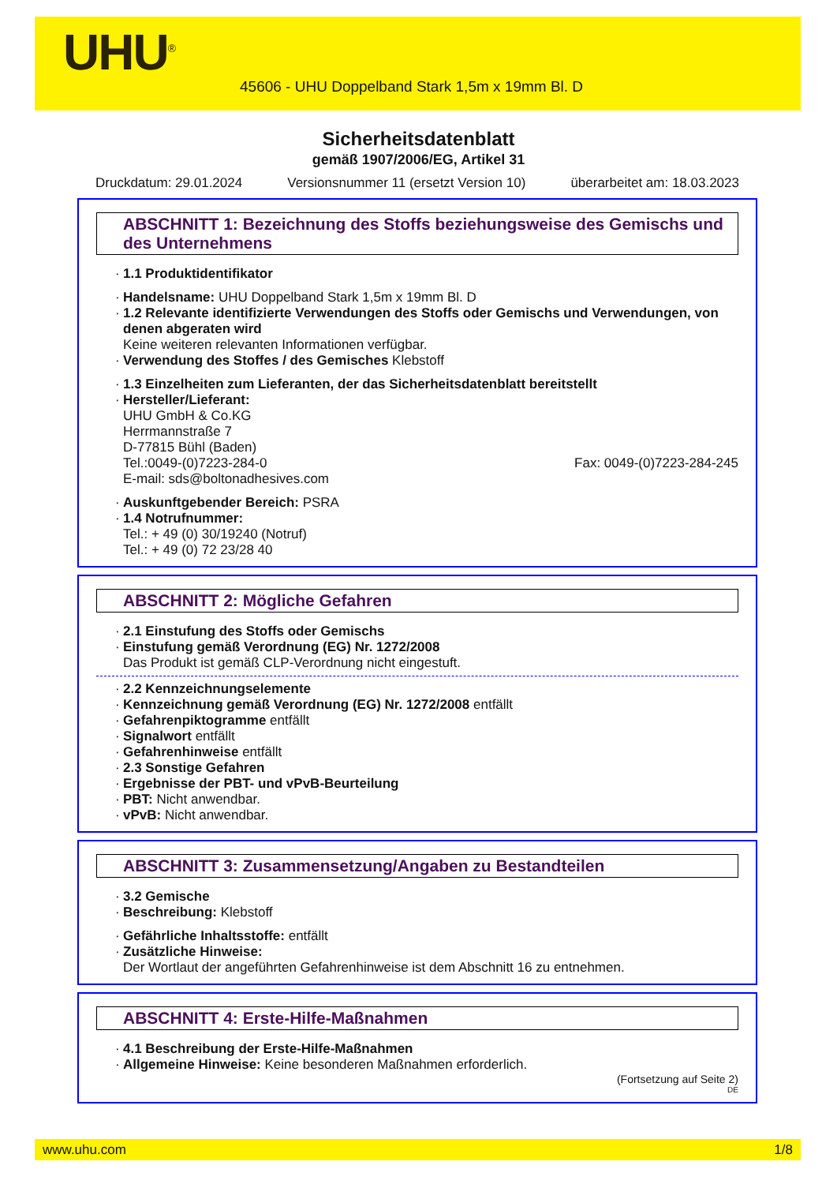UHU<sup>®</sup>
45606 - UHU Doppelband Stark 1,5m x 19mm Bl. D
Sicherheitsdatenblatt
gemäß 1907/2006/EG, Artikel 31
Druckdatum: 29.01.2024 Versionsnummer 11 (ersetzt Version 10) überarbeitet am: 18.03.2023
ABSCHNITT 1: Bezeichnung des Stoffs beziehungsweise des Gemischs und des Unternehmens
1.1 Produktidentifikator
Handelsname: UHU Doppelband Stark 1,5m x 19mm Bl. D
1.2 Relevante identifizierte Verwendungen des Stoffs oder Gemischs und Verwendungen, von denen abgeraten wird
Keine weiteren relevanten Informationen verfügbar.
Verwendung des Stoffes / des Gemisches Klebstoff
1.3 Einzelheiten zum Lieferanten, der das Sicherheitsdatenblatt bereitstellt
Hersteller/Lieferant:
UHU GmbH & Co.KG
Herrmannstraße 7
D-77815 Bühl (Baden)
Tel.:0049-(0)7223-284-0 Fax: 0049-(0)7223-284-245
E-mail: sds@boltonadhesives.com
Auskunftgebender Bereich: PSRA
1.4 Notrufnummer:
Tel.: + 49 (0) 30/19240 (Notruf)
Tel.: + 49 (0) 72 23/28 40
ABSCHNITT 2: Mögliche Gefahren
2.1 Einstufung des Stoffs oder Gemischs
Einstufung gemäß Verordnung (EG) Nr. 1272/2008
Das Produkt ist gemäß CLP-Verordnung nicht eingestuft.
2.2 Kennzeichnungselemente
Kennzeichnung gemäß Verordnung (EG) Nr. 1272/2008 entfällt
Gefahrenpiktogramme entfällt
Signalwort entfällt
Gefahrenhinweise entfällt
2.3 Sonstige Gefahren
Ergebnisse der PBT- und vPvB-Beurteilung
PBT: Nicht anwendbar.
vPvB: Nicht anwendbar.
ABSCHNITT 3: Zusammensetzung/Angaben zu Bestandteilen
3.2 Gemische
Beschreibung: Klebstoff
Gefährliche Inhaltsstoffe: entfällt
Zusätzliche Hinweise:
Der Wortlaut der angeführten Gefahrenhinweise ist dem Abschnitt 16 zu entnehmen.
ABSCHNITT 4: Erste-Hilfe-Maßnahmen
4.1 Beschreibung der Erste-Hilfe-Maßnahmen
Allgemeine Hinweise: Keine besonderen Maßnahmen erforderlich.
(Fortsetzung auf Seite 2)
DE
www.uhu.com 1/8